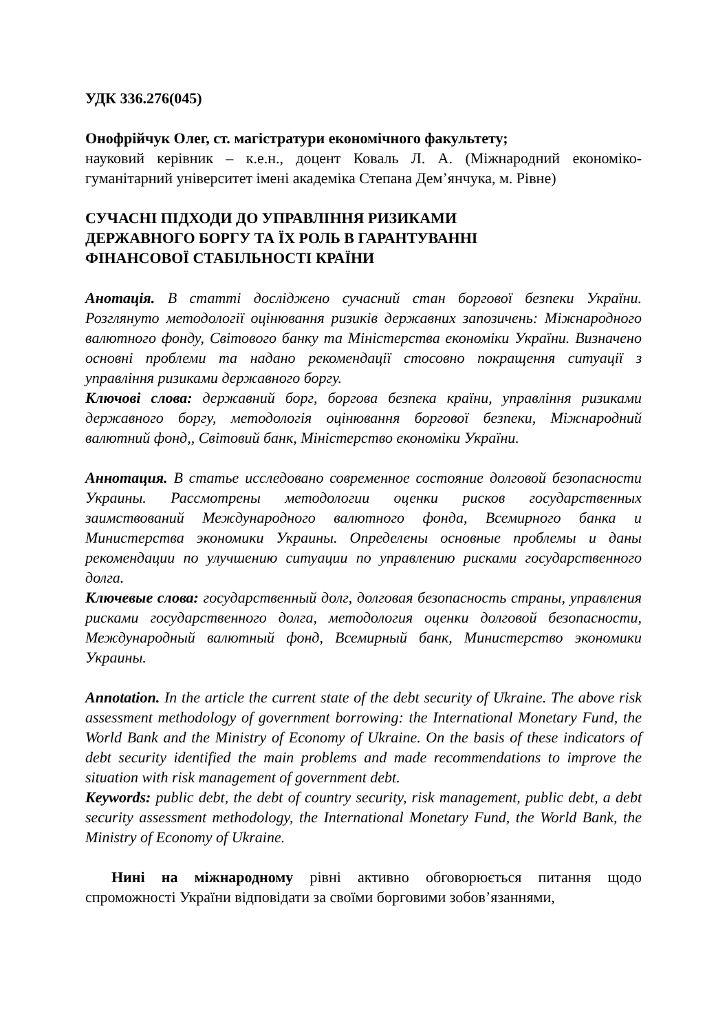УДК 336.276(045)
Онофрійчук Олег, ст. магістратури економічного факультету;
науковий керівник – к.е.н., доцент Коваль Л. А. (Міжнародний економіко-гуманітарний університет імені академіка Степана Дем’янчука, м. Рівне)
СУЧАСНІ ПІДХОДИ ДО УПРАВЛІННЯ РИЗИКАМИ
ДЕРЖАВНОГО БОРГУ ТА ЇХ РОЛЬ В ГАРАНТУВАННІ
ФІНАНСОВОЇ СТАБІЛЬНОСТІ КРАЇНИ
Анотація. В статті досліджено сучасний стан боргової безпеки України. Розглянуто методології оцінювання ризиків державних запозичень: Міжнародного валютного фонду, Світового банку та Міністерства економіки України. Визначено основні проблеми та надано рекомендації стосовно покращення ситуації з управління ризиками державного боргу.
Ключові слова: державний борг, боргова безпека країни, управління ризиками державного боргу, методологія оцінювання боргової безпеки, Міжнародний валютний фонд,, Світовий банк, Міністерство економіки України.
Аннотация. В статье исследовано современное состояние долговой безопасности Украины. Рассмотрены методологии оценки рисков государственных заимствований Международного валютного фонда, Всемирного банка и Министерства экономики Украины. Определены основные проблемы и даны рекомендации по улучшению ситуации по управлению рисками государственного долга.
Ключевые слова: государственный долг, долговая безопасность страны, управления рисками государственного долга, методология оценки долговой безопасности, Международный валютный фонд, Всемирный банк, Министерство экономики Украины.
Annotation. In the article the current state of the debt security of Ukraine. The above risk assessment methodology of government borrowing: the International Monetary Fund, the World Bank and the Ministry of Economy of Ukraine. On the basis of these indicators of debt security identified the main problems and made recommendations to improve the situation with risk management of government debt.
Keywords: public debt, the debt of country security, risk management, public debt, a debt security assessment methodology, the International Monetary Fund, the World Bank, the Ministry of Economy of Ukraine.
Нині на міжнародному рівні активно обговорюється питання щодо спроможності України відповідати за своїми борговими зобов’язаннями,